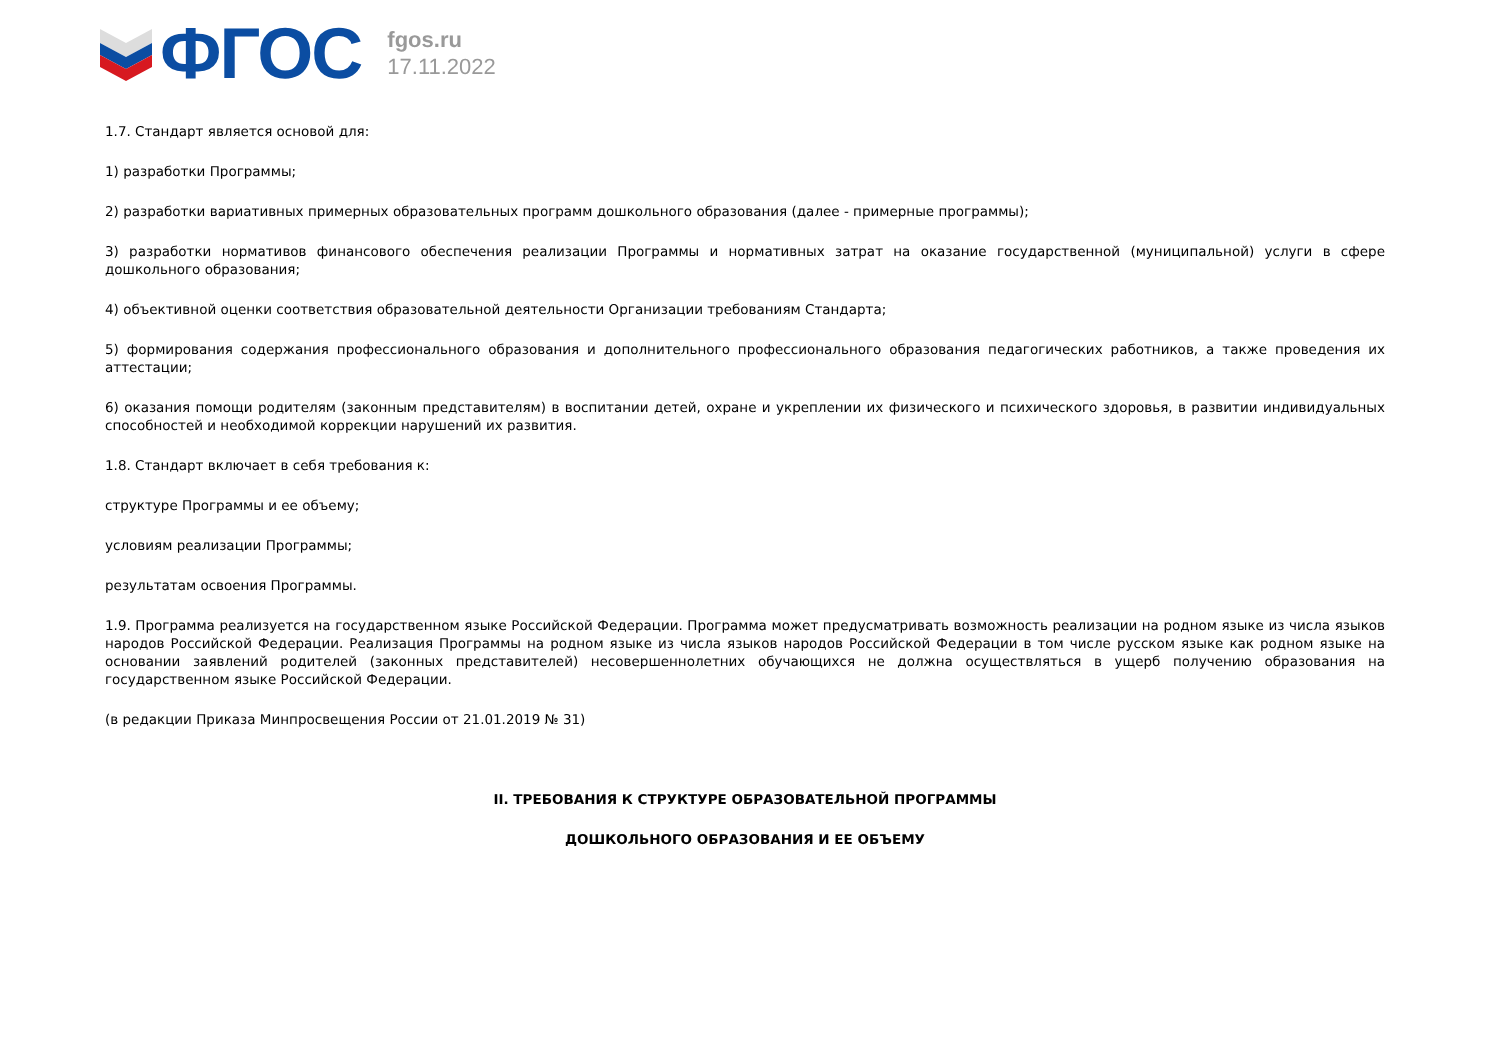ФГОС
fgos.ru
17.11.2022
1.7. Стандарт является основой для:
1) разработки Программы;
2) разработки вариативных примерных образовательных программ дошкольного образования (далее - примерные программы);
3) разработки нормативов финансового обеспечения реализации Программы и нормативных затрат на оказание государственной (муниципальной) услуги в сфере дошкольного образования;
4) объективной оценки соответствия образовательной деятельности Организации требованиям Стандарта;
5) формирования содержания профессионального образования и дополнительного профессионального образования педагогических работников, а также проведения их аттестации;
6) оказания помощи родителям (законным представителям) в воспитании детей, охране и укреплении их физического и психического здоровья, в развитии индивидуальных способностей и необходимой коррекции нарушений их развития.
1.8. Стандарт включает в себя требования к:
структуре Программы и ее объему;
условиям реализации Программы;
результатам освоения Программы.
1.9. Программа реализуется на государственном языке Российской Федерации. Программа может предусматривать возможность реализации на родном языке из числа языков народов Российской Федерации. Реализация Программы на родном языке из числа языков народов Российской Федерации в том числе русском языке как родном языке на основании заявлений родителей (законных представителей) несовершеннолетних обучающихся не должна осуществляться в ущерб получению образования на государственном языке Российской Федерации.
(в редакции Приказа Минпросвещения России от 21.01.2019 № 31)
II. ТРЕБОВАНИЯ К СТРУКТУРЕ ОБРАЗОВАТЕЛЬНОЙ ПРОГРАММЫ
ДОШКОЛЬНОГО ОБРАЗОВАНИЯ И ЕЕ ОБЪЕМУ